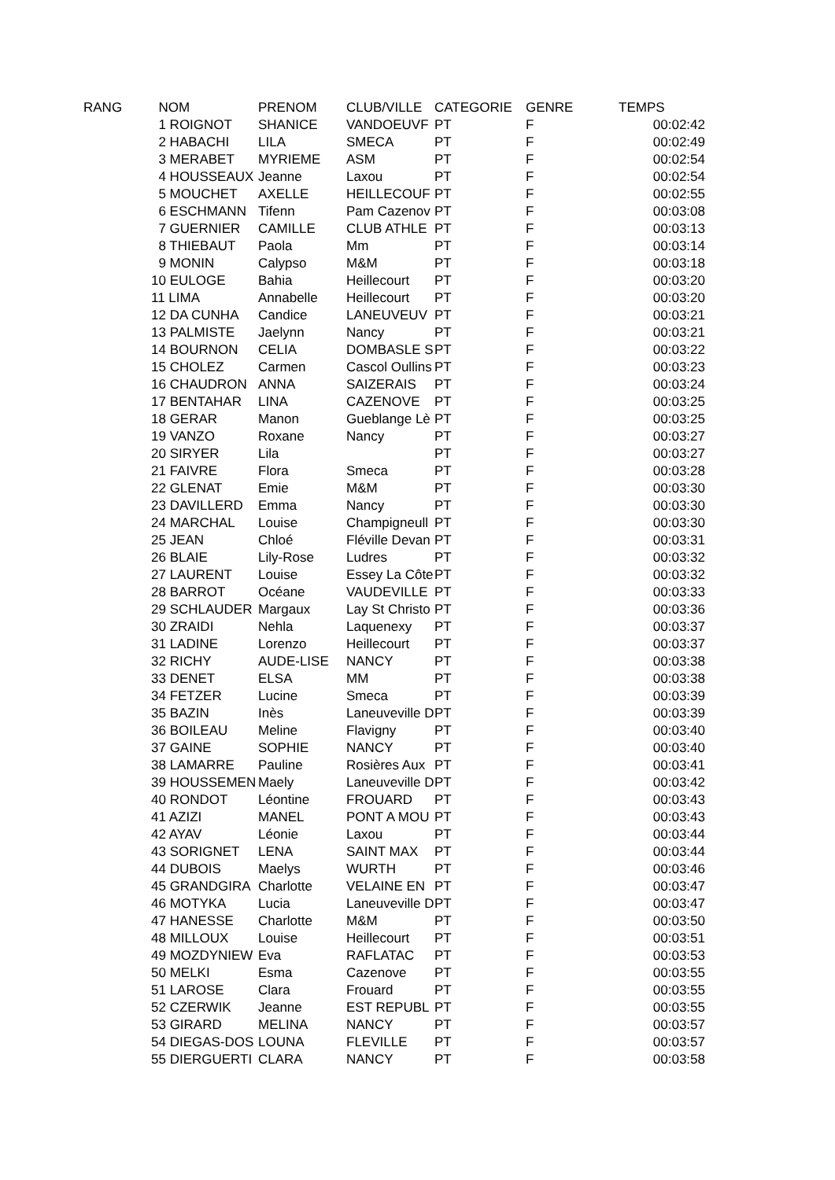| RANG | | NOM | PRENOM | CLUB/VILLE | CATEGORIE | GENRE | TEMPS |
| --- | --- | --- | --- | --- | --- | --- | --- |
| | | 1 ROIGNOT | SHANICE | VANDOEUVF | PT | F | 00:02:42 |
| | | 2 HABACHI | LILA | SMECA | PT | F | 00:02:49 |
| | | 3 MERABET | MYRIEME | ASM | PT | F | 00:02:54 |
| | | 4 HOUSSEAUX | Jeanne | Laxou | PT | F | 00:02:54 |
| | | 5 MOUCHET | AXELLE | HEILLECOUF | PT | F | 00:02:55 |
| | | 6 ESCHMANN | Tifenn | Pam Cazenov | PT | F | 00:03:08 |
| | | 7 GUERNIER | CAMILLE | CLUB ATHLE | PT | F | 00:03:13 |
| | | 8 THIEBAUT | Paola | Mm | PT | F | 00:03:14 |
| | | 9 MONIN | Calypso | M&M | PT | F | 00:03:18 |
| | | 10 EULOGE | Bahia | Heillecourt | PT | F | 00:03:20 |
| | | 11 LIMA | Annabelle | Heillecourt | PT | F | 00:03:20 |
| | | 12 DA CUNHA | Candice | LANEUVEUV | PT | F | 00:03:21 |
| | | 13 PALMISTE | Jaelynn | Nancy | PT | F | 00:03:21 |
| | | 14 BOURNON | CELIA | DOMBASLE S | PT | F | 00:03:22 |
| | | 15 CHOLEZ | Carmen | Cascol Oullins | PT | F | 00:03:23 |
| | | 16 CHAUDRON | ANNA | SAIZERAIS | PT | F | 00:03:24 |
| | | 17 BENTAHAR | LINA | CAZENOVE | PT | F | 00:03:25 |
| | | 18 GERAR | Manon | Gueblange Lè | PT | F | 00:03:25 |
| | | 19 VANZO | Roxane | Nancy | PT | F | 00:03:27 |
| | | 20 SIRYER | Lila | | PT | F | 00:03:27 |
| | | 21 FAIVRE | Flora | Smeca | PT | F | 00:03:28 |
| | | 22 GLENAT | Emie | M&M | PT | F | 00:03:30 |
| | | 23 DAVILLERD | Emma | Nancy | PT | F | 00:03:30 |
| | | 24 MARCHAL | Louise | Champigneull | PT | F | 00:03:30 |
| | | 25 JEAN | Chloé | Fléville Devan | PT | F | 00:03:31 |
| | | 26 BLAIE | Lily-Rose | Ludres | PT | F | 00:03:32 |
| | | 27 LAURENT | Louise | Essey La Côte | PT | F | 00:03:32 |
| | | 28 BARROT | Océane | VAUDEVILLE | PT | F | 00:03:33 |
| | | 29 SCHLAUDER | Margaux | Lay St Christo | PT | F | 00:03:36 |
| | | 30 ZRAIDI | Nehla | Laquenexy | PT | F | 00:03:37 |
| | | 31 LADINE | Lorenzo | Heillecourt | PT | F | 00:03:37 |
| | | 32 RICHY | AUDE-LISE | NANCY | PT | F | 00:03:38 |
| | | 33 DENET | ELSA | MM | PT | F | 00:03:38 |
| | | 34 FETZER | Lucine | Smeca | PT | F | 00:03:39 |
| | | 35 BAZIN | Inès | Laneuveville D | PT | F | 00:03:39 |
| | | 36 BOILEAU | Meline | Flavigny | PT | F | 00:03:40 |
| | | 37 GAINE | SOPHIE | NANCY | PT | F | 00:03:40 |
| | | 38 LAMARRE | Pauline | Rosières Aux | PT | F | 00:03:41 |
| | | 39 HOUSSEMEN | Maely | Laneuveville D | PT | F | 00:03:42 |
| | | 40 RONDOT | Léontine | FROUARD | PT | F | 00:03:43 |
| | | 41 AZIZI | MANEL | PONT A MOU | PT | F | 00:03:43 |
| | | 42 AYAV | Léonie | Laxou | PT | F | 00:03:44 |
| | | 43 SORIGNET | LENA | SAINT MAX | PT | F | 00:03:44 |
| | | 44 DUBOIS | Maelys | WURTH | PT | F | 00:03:46 |
| | | 45 GRANDGIRA | Charlotte | VELAINE EN | PT | F | 00:03:47 |
| | | 46 MOTYKA | Lucia | Laneuveville D | PT | F | 00:03:47 |
| | | 47 HANESSE | Charlotte | M&M | PT | F | 00:03:50 |
| | | 48 MILLOUX | Louise | Heillecourt | PT | F | 00:03:51 |
| | | 49 MOZDYNIEW | Eva | RAFLATAC | PT | F | 00:03:53 |
| | | 50 MELKI | Esma | Cazenove | PT | F | 00:03:55 |
| | | 51 LAROSE | Clara | Frouard | PT | F | 00:03:55 |
| | | 52 CZERWIK | Jeanne | EST REPUBL | PT | F | 00:03:55 |
| | | 53 GIRARD | MELINA | NANCY | PT | F | 00:03:57 |
| | | 54 DIEGAS-DOS | LOUNA | FLEVILLE | PT | F | 00:03:57 |
| | | 55 DIERGUERTI | CLARA | NANCY | PT | F | 00:03:58 |